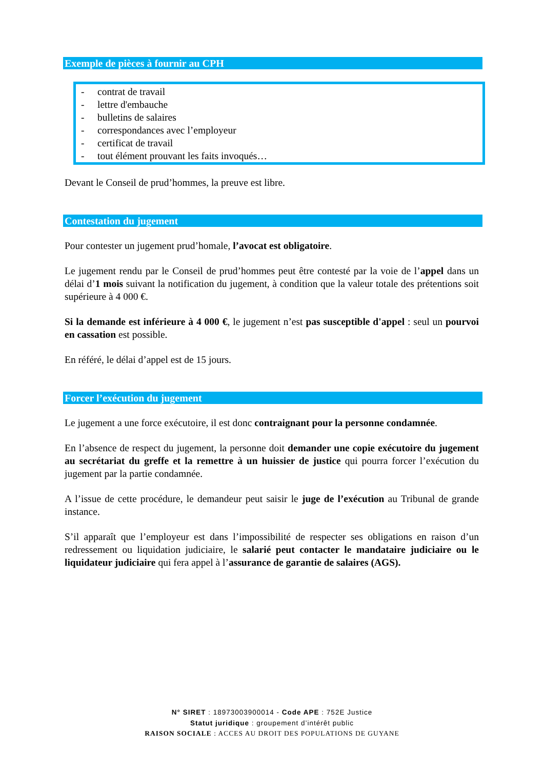Exemple de pièces à fournir au CPH
- contrat de travail
- lettre d'embauche
- bulletins de salaires
- correspondances avec l’employeur
- certificat de travail
- tout élément prouvant les faits invoqués…
Devant le Conseil de prud’hommes, la preuve est libre.
Contestation du jugement
Pour contester un jugement prud’homale, l’avocat est obligatoire.
Le jugement rendu par le Conseil de prud’hommes peut être contesté par la voie de l’appel dans un délai d’1 mois suivant la notification du jugement, à condition que la valeur totale des prétentions soit supérieure à 4 000 €.
Si la demande est inférieure à 4 000 €, le jugement n’est pas susceptible d'appel : seul un pourvoi en cassation est possible.
En référé, le délai d’appel est de 15 jours.
Forcer l’exécution du jugement
Le jugement a une force exécutoire, il est donc contraignant pour la personne condamnée.
En l’absence de respect du jugement, la personne doit demander une copie exécutoire du jugement au secrétariat du greffe et la remettre à un huissier de justice qui pourra forcer l’exécution du jugement par la partie condamnée.
A l’issue de cette procédure, le demandeur peut saisir le juge de l’exécution au Tribunal de grande instance.
S’il apparaît que l’employeur est dans l’impossibilité de respecter ses obligations en raison d’un redressement ou liquidation judiciaire, le salarié peut contacter le mandataire judiciaire ou le liquidateur judiciaire qui fera appel à l’assurance de garantie de salaires (AGS).
N° SIRET : 18973003900014 - Code APE : 752E Justice
Statut juridique : groupement d’intérêt public
RAISON SOCIALE : ACCES AU DROIT DES POPULATIONS DE GUYANE